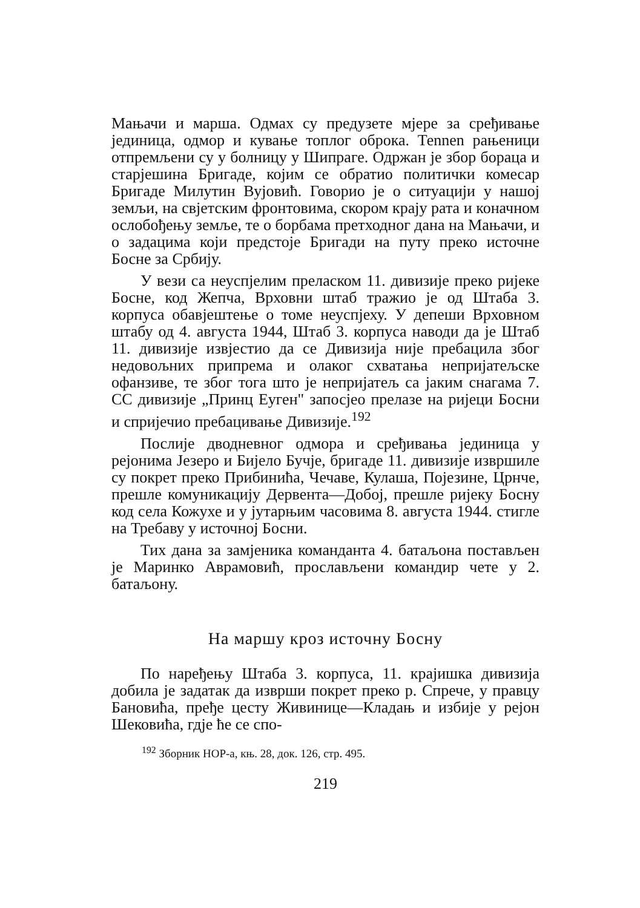Мањачи и марша. Одмах су предузете мјере за сре­ђивање јединица, одмор и кување топлог оброка. Теnnen рањеници отпремљени су у болницу у Шипраге. Одржан је збор бораца и старјешина Бригаде, којим се обратио политички комесар Бригаде Милутин Вујовић. Говорио је о ситуацији у нашој земљи, на свјетским фронтовима, скором крају рата и коначном ослобођењу земље, те о борбама претходног дана на Мањачи, и о задацима који предстоје Бригади на путу преко источне Босне за Србију.
У вези са неуспјелим преласком 11. дивизије преко ријеке Босне, код Жепча, Врховни штаб тражио је од Штаба 3. корпуса обавјештење о томе неуспјеху. У депеши Врховном штабу од 4. августа 1944, Штаб 3. корпуса наводи да је Штаб 11. дивизије извјестио да се Дивизија није пребацила због недовољних припрема и олаког схватања непријатељске офанзиве, те због тога што је непријатељ са јаким снагама 7. СС дивизије „Принц Еуген" запосјео прелазе на ријеци Босни и спријечио пребацивање Дивизије.<sup>192</sup>
Послије дводневног одмора и сређивања јединица у рејонима Језеро и Бијело Бучје, бригаде 11. дивизије извршиле су покрет преко Прибинића, Чечаве, Кулаша, Појезине, Црнче, прешле комуникацију Дервента—Добој, прешле ријеку Босну код села Кожухе и у јутарњим часовима 8. августа 1944. стигле на Требаву у источној Босни.
Тих дана за замјеника команданта 4. батаљона постављен је Маринко Аврамовић, прослављени командир чете у 2. батаљону.
На маршу кроз источну Босну
По наређењу Штаба 3. корпуса, 11. крајишка дивизија добила је задатак да изврши покрет преко р. Спрече, у правцу Бановића, пређе цесту Живинице—Кладањ и избије у рејон Шековића, гдје ће се спо-
<sup>192</sup> Зборник НОР-а, књ. 28, док. 126, стр. 495.
219